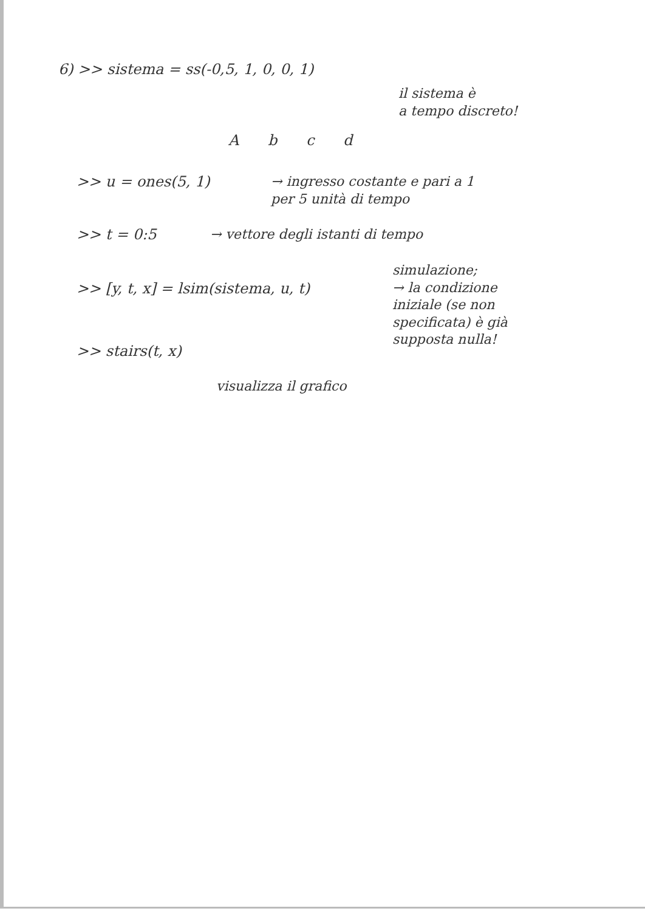6) >> sistema = ss(-0,5, 1, 0, 0, 1)
il sistema è
a tempo discreto!
A b c d
>> u = ones(5, 1)
→ ingresso costante e pari a 1
per 5 unità di tempo
>> t = 0:5
→ vettore degli istanti di tempo
>> [y, t, x] = lsim(sistema, u, t)
simulazione;
→ la condizione
iniziale (se non
specificata) è già
supposta nulla!
>> stairs(t, x)
visualizza il grafico